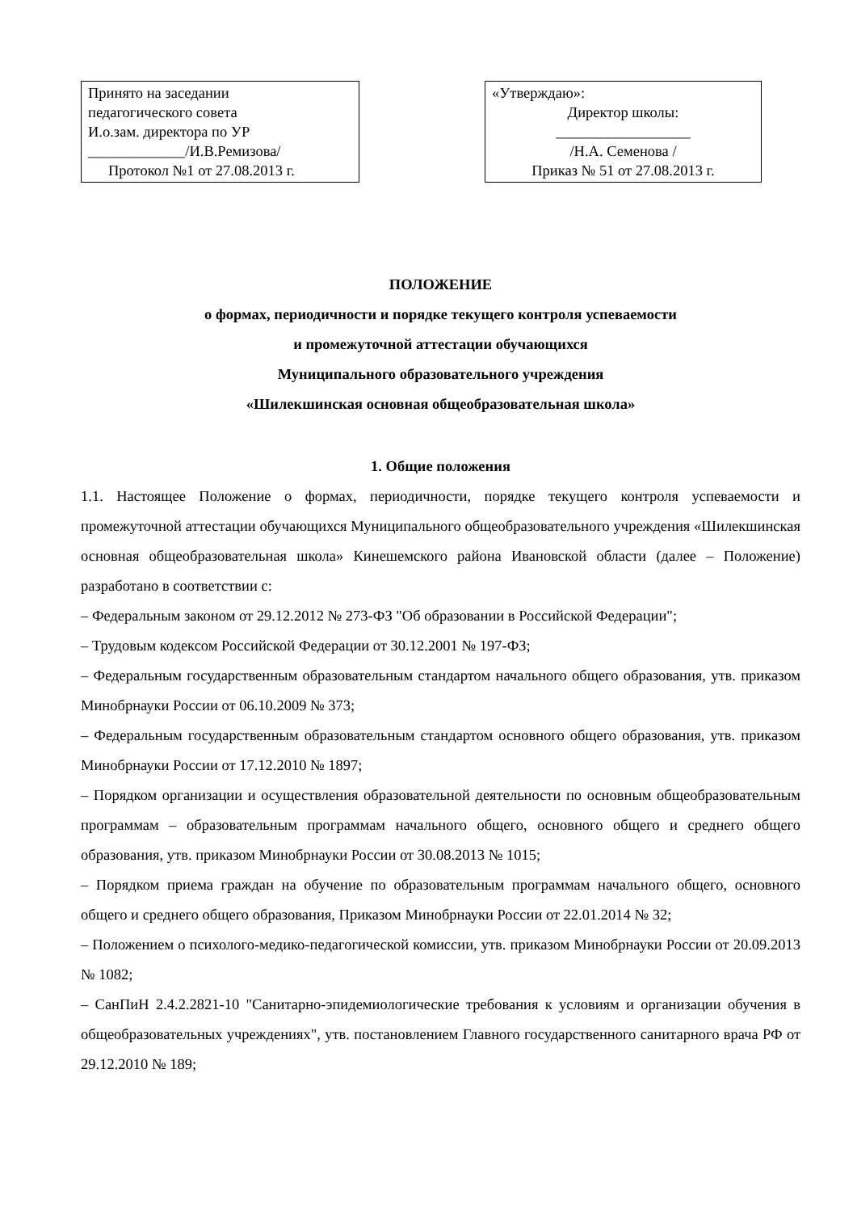Принято на заседании
педагогического совета
И.о.зам. директора по УР
_____________/И.В.Ремизова/
Протокол №1 от 27.08.2013 г.
«Утверждаю»:
Директор школы:
__________________
/Н.А. Семенова /
Приказ № 51 от 27.08.2013 г.
ПОЛОЖЕНИЕ
о формах, периодичности и порядке текущего контроля успеваемости
и промежуточной аттестации обучающихся
Муниципального образовательного учреждения
«Шилекшинская основная общеобразовательная школа»
1. Общие положения
1.1. Настоящее Положение о формах, периодичности, порядке текущего контроля успеваемости и промежуточной аттестации обучающихся Муниципального общеобразовательного учреждения «Шилекшинская основная общеобразовательная школа» Кинешемского района Ивановской области (далее – Положение) разработано в соответствии с:
– Федеральным законом от 29.12.2012 № 273-ФЗ "Об образовании в Российской Федерации";
– Трудовым кодексом Российской Федерации от 30.12.2001 № 197-ФЗ;
– Федеральным государственным образовательным стандартом начального общего образования, утв. приказом Минобрнауки России от 06.10.2009 № 373;
– Федеральным государственным образовательным стандартом основного общего образования, утв. приказом Минобрнауки России от 17.12.2010 № 1897;
– Порядком организации и осуществления образовательной деятельности по основным общеобразовательным программам – образовательным программам начального общего, основного общего и среднего общего образования, утв. приказом Минобрнауки России от 30.08.2013 № 1015;
– Порядком приема граждан на обучение по образовательным программам начального общего, основного общего и среднего общего образования, Приказом Минобрнауки России от 22.01.2014 № 32;
– Положением о психолого-медико-педагогической комиссии, утв. приказом Минобрнауки России от 20.09.2013 № 1082;
– СанПиН 2.4.2.2821-10 "Санитарно-эпидемиологические требования к условиям и организации обучения в общеобразовательных учреждениях", утв. постановлением Главного государственного санитарного врача РФ от 29.12.2010 № 189;